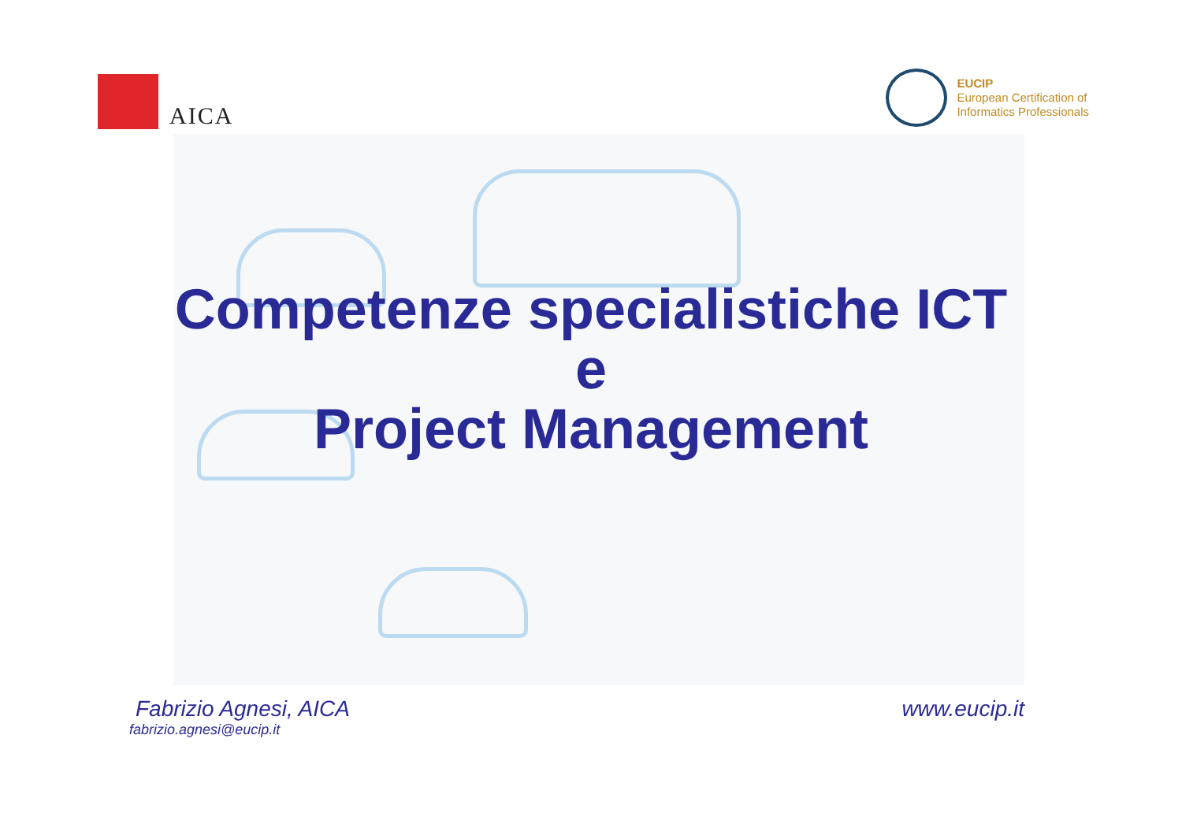AICA
EUCIP
European Certification of
Informatics Professionals
Competenze specialistiche ICT
e
Project Management
Fabrizio Agnesi, AICA
fabrizio.agnesi@eucip.it
www.eucip.it